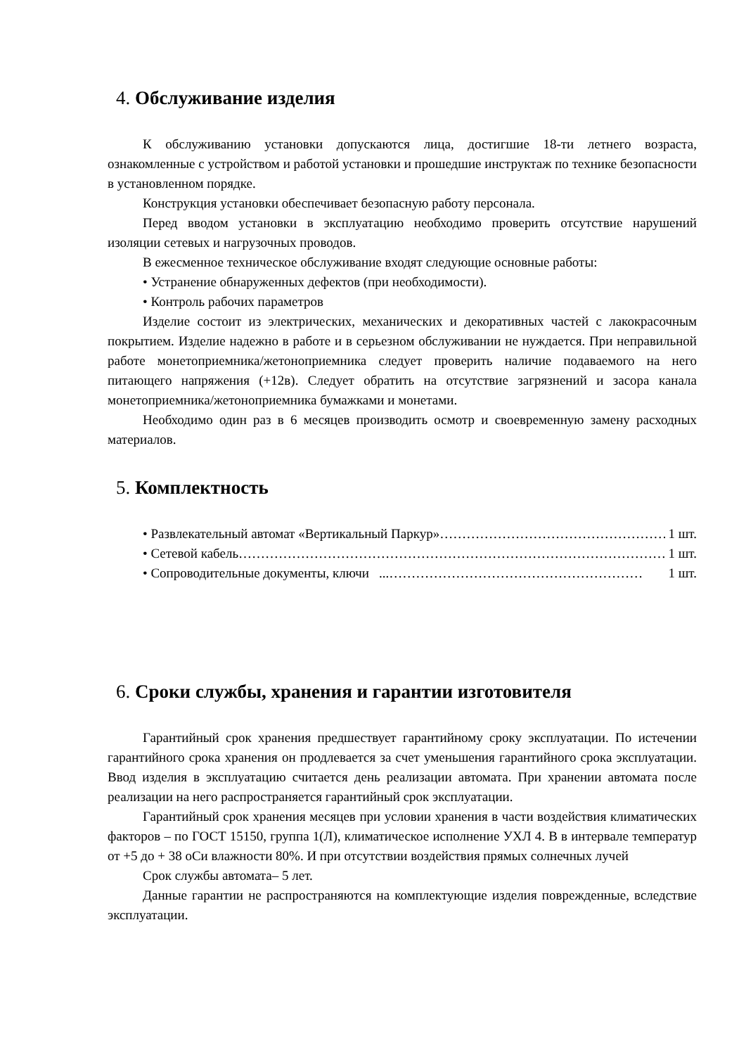4. Обслуживание изделия
К обслуживанию установки допускаются лица, достигшие 18-ти летнего возраста, ознакомленные с устройством и работой установки и прошедшие инструктаж по технике безопасности в установленном порядке.
Конструкция установки обеспечивает безопасную работу персонала.
Перед вводом установки в эксплуатацию необходимо проверить отсутствие нарушений изоляции сетевых и нагрузочных проводов.
В ежесменное техническое обслуживание входят следующие основные работы:
• Устранение обнаруженных дефектов (при необходимости).
• Контроль рабочих параметров
Изделие состоит из электрических, механических и декоративных частей с лакокрасочным покрытием. Изделие надежно в работе и в серьезном обслуживании не нуждается. При неправильной работе монетоприемника/жетоноприемника следует проверить наличие подаваемого на него питающего напряжения (+12в). Следует обратить на отсутствие загрязнений и засора канала монетоприемника/жетоноприемника бумажками и монетами.
Необходимо один раз в 6 месяцев производить осмотр и своевременную замену расходных материалов.
5. Комплектность
• Развлекательный автомат «Вертикальный Паркур»…………………………………………… 1 шт.
• Сетевой кабель…………………………………………………………………………………… 1 шт.
• Сопроводительные документы, ключи ...………………………………………………… 1 шт.
6. Сроки службы, хранения и гарантии изготовителя
Гарантийный срок хранения предшествует гарантийному сроку эксплуатации. По истечении гарантийного срока хранения он продлевается за счет уменьшения гарантийного срока эксплуатации. Ввод изделия в эксплуатацию считается день реализации автомата. При хранении автомата после реализации на него распространяется гарантийный срок эксплуатации.
Гарантийный срок хранения месяцев при условии хранения в части воздействия климатических факторов – по ГОСТ 15150, группа 1(Л), климатическое исполнение УХЛ 4. В в интервале температур от +5 до + 38 оСи влажности 80%. И при отсутствии воздействия прямых солнечных лучей
Срок службы автомата– 5 лет.
Данные гарантии не распространяются на комплектующие изделия поврежденные, вследствие эксплуатации.